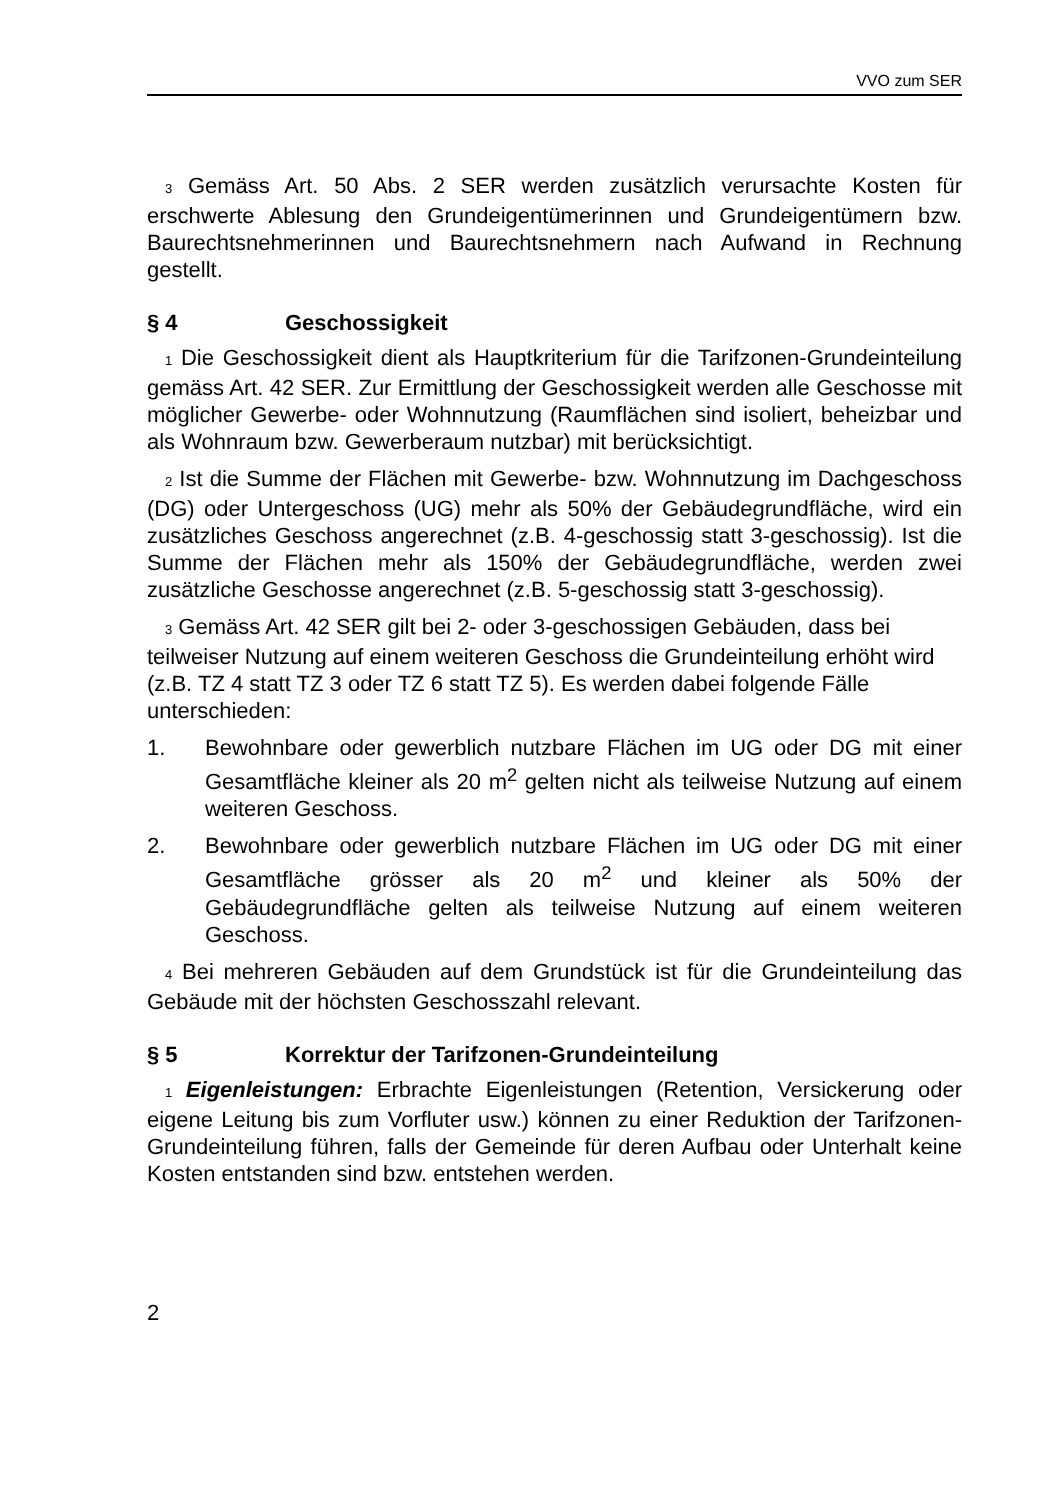VVO zum SER
3 Gemäss Art. 50 Abs. 2 SER werden zusätzlich verursachte Kosten für erschwerte Ablesung den Grundeigentümerinnen und Grundeigentümern bzw. Baurechtsnehmerinnen und Baurechtsnehmern nach Aufwand in Rechnung gestellt.
§ 4 Geschossigkeit
1 Die Geschossigkeit dient als Hauptkriterium für die Tarifzonen-Grundeinteilung gemäss Art. 42 SER. Zur Ermittlung der Geschossigkeit werden alle Geschosse mit möglicher Gewerbe- oder Wohnnutzung (Raumflächen sind isoliert, beheizbar und als Wohnraum bzw. Gewerberaum nutzbar) mit berücksichtigt.
2 Ist die Summe der Flächen mit Gewerbe- bzw. Wohnnutzung im Dachgeschoss (DG) oder Untergeschoss (UG) mehr als 50% der Gebäudegrundfläche, wird ein zusätzliches Geschoss angerechnet (z.B. 4-geschossig statt 3-geschossig). Ist die Summe der Flächen mehr als 150% der Gebäudegrundfläche, werden zwei zusätzliche Geschosse angerechnet (z.B. 5-geschossig statt 3-geschossig).
3 Gemäss Art. 42 SER gilt bei 2- oder 3-geschossigen Gebäuden, dass bei teilweiser Nutzung auf einem weiteren Geschoss die Grundeinteilung erhöht wird (z.B. TZ 4 statt TZ 3 oder TZ 6 statt TZ 5). Es werden dabei folgende Fälle unterschieden:
1. Bewohnbare oder gewerblich nutzbare Flächen im UG oder DG mit einer Gesamtfläche kleiner als 20 m<sup>2</sup> gelten nicht als teilweise Nutzung auf einem weiteren Geschoss.
2. Bewohnbare oder gewerblich nutzbare Flächen im UG oder DG mit einer Gesamtfläche grösser als 20 m<sup>2</sup> und kleiner als 50% der Gebäudegrundfläche gelten als teilweise Nutzung auf einem weiteren Geschoss.
4 Bei mehreren Gebäuden auf dem Grundstück ist für die Grundeinteilung das Gebäude mit der höchsten Geschosszahl relevant.
§ 5 Korrektur der Tarifzonen-Grundeinteilung
1 Eigenleistungen: Erbrachte Eigenleistungen (Retention, Versickerung oder eigene Leitung bis zum Vorfluter usw.) können zu einer Reduktion der Tarifzonen-Grundeinteilung führen, falls der Gemeinde für deren Aufbau oder Unterhalt keine Kosten entstanden sind bzw. entstehen werden.
2